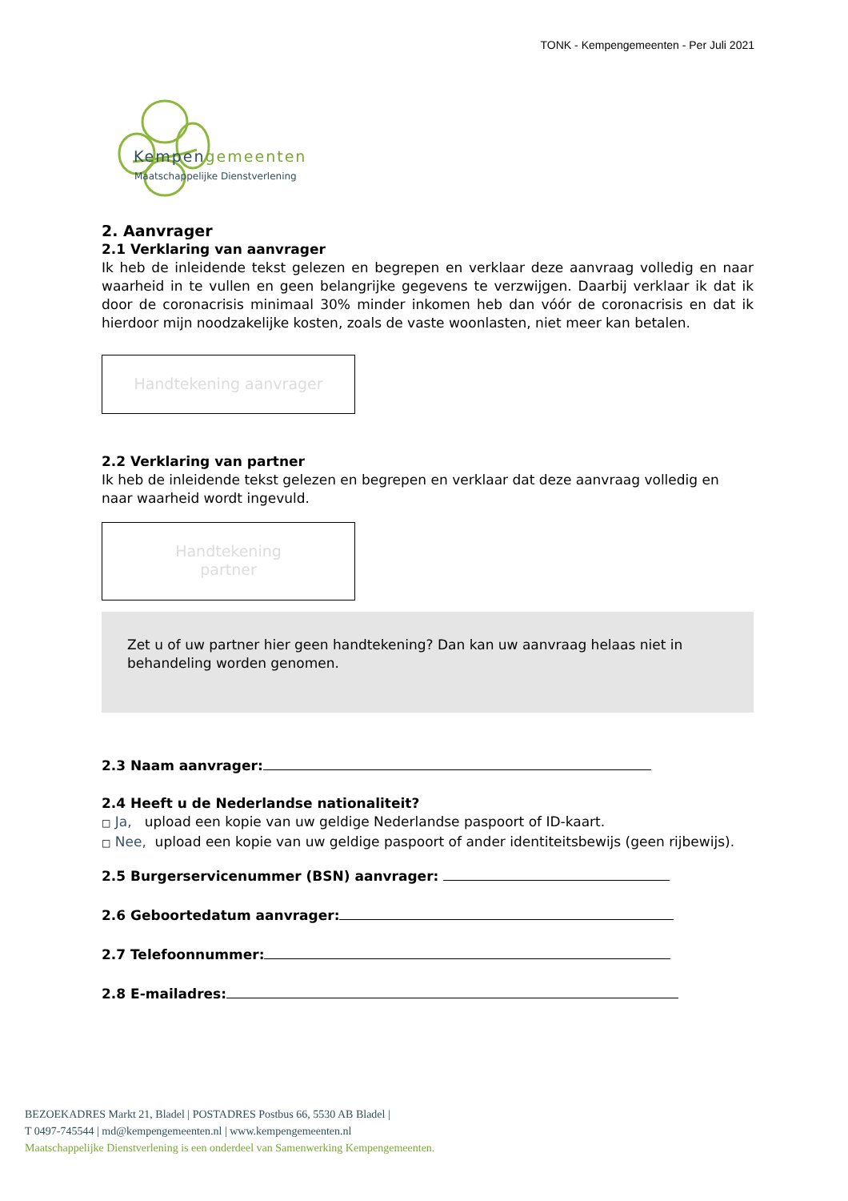TONK - Kempengemeenten - Per Juli 2021
Kempengemeenten
Maatschappelijke Dienstverlening
2. Aanvrager
2.1 Verklaring van aanvrager
Ik heb de inleidende tekst gelezen en begrepen en verklaar deze aanvraag volledig en naar waarheid in te vullen en geen belangrijke gegevens te verzwijgen. Daarbij verklaar ik dat ik door de coronacrisis minimaal 30% minder inkomen heb dan vóór de coronacrisis en dat ik hierdoor mijn noodzakelijke kosten, zoals de vaste woonlasten, niet meer kan betalen.
Handtekening aanvrager
2.2 Verklaring van partner
Ik heb de inleidende tekst gelezen en begrepen en verklaar dat deze aanvraag volledig en naar waarheid wordt ingevuld.
Handtekening
partner
Zet u of uw partner hier geen handtekening? Dan kan uw aanvraag helaas niet in behandeling worden genomen.
2.3 Naam aanvrager:
2.4 Heeft u de Nederlandse nationaliteit?
□ Ja, upload een kopie van uw geldige Nederlandse paspoort of ID-kaart.
□ Nee, upload een kopie van uw geldige paspoort of ander identiteitsbewijs (geen rijbewijs).
2.5 Burgerservicenummer (BSN) aanvrager:
2.6 Geboortedatum aanvrager:
2.7 Telefoonnummer:
2.8 E-mailadres:
BEZOEKADRES Markt 21, Bladel | POSTADRES Postbus 66, 5530 AB Bladel |
T 0497-745544 | md@kempengemeenten.nl | www.kempengemeenten.nl
Maatschappelijke Dienstverlening is een onderdeel van Samenwerking Kempengemeenten.